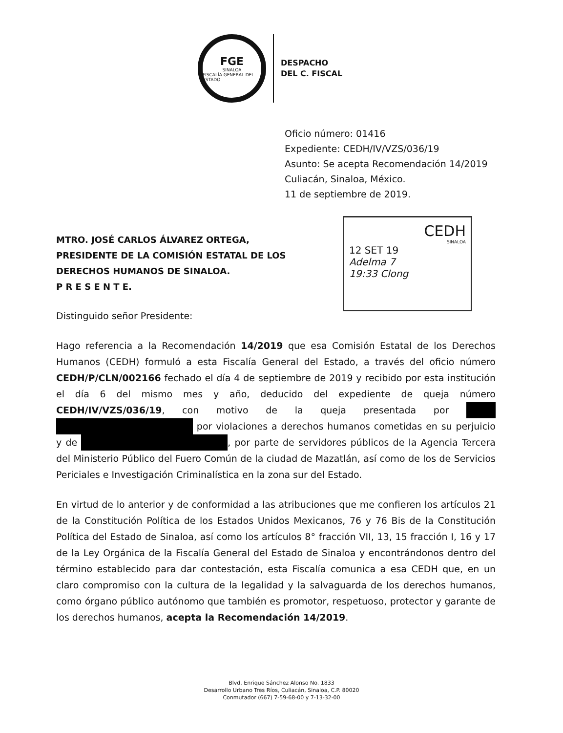FGE
SINALOA
FISCALÍA GENERAL DEL ESTADO
DESPACHO
DEL C. FISCAL
Oficio número: 01416
Expediente: CEDH/IV/VZS/036/19
Asunto: Se acepta Recomendación 14/2019
Culiacán, Sinaloa, México.
11 de septiembre de 2019.
CEDH
SINALOA
12 SET 19
Adelma 7
19:33 Clong
MTRO. JOSÉ CARLOS ÁLVAREZ ORTEGA,
PRESIDENTE DE LA COMISIÓN ESTATAL DE LOS
DERECHOS HUMANOS DE SINALOA.
P R E S E N T E.
Distinguido señor Presidente:
Hago referencia a la Recomendación 14/2019 que esa Comisión Estatal de los Derechos Humanos (CEDH) formuló a esta Fiscalía General del Estado, a través del oficio número CEDH/P/CLN/002166 fechado el día 4 de septiembre de 2019 y recibido por esta institución el día 6 del mismo mes y año, deducido del expediente de queja número CEDH/IV/VZS/036/19, con motivo de la queja presentada por por violaciones a derechos humanos cometidas en su perjuicio y de , por parte de servidores públicos de la Agencia Tercera del Ministerio Público del Fuero Común de la ciudad de Mazatlán, así como de los de Servicios Periciales e Investigación Criminalística en la zona sur del Estado.
En virtud de lo anterior y de conformidad a las atribuciones que me confieren los artículos 21 de la Constitución Política de los Estados Unidos Mexicanos, 76 y 76 Bis de la Constitución Política del Estado de Sinaloa, así como los artículos 8° fracción VII, 13, 15 fracción I, 16 y 17 de la Ley Orgánica de la Fiscalía General del Estado de Sinaloa y encontrándonos dentro del término establecido para dar contestación, esta Fiscalía comunica a esa CEDH que, en un claro compromiso con la cultura de la legalidad y la salvaguarda de los derechos humanos, como órgano público autónomo que también es promotor, respetuoso, protector y garante de los derechos humanos, acepta la Recomendación 14/2019.
Blvd. Enrique Sánchez Alonso No. 1833
Desarrollo Urbano Tres Ríos, Culiacán, Sinaloa, C.P. 80020
Conmutador (667) 7-59-68-00 y 7-13-32-00